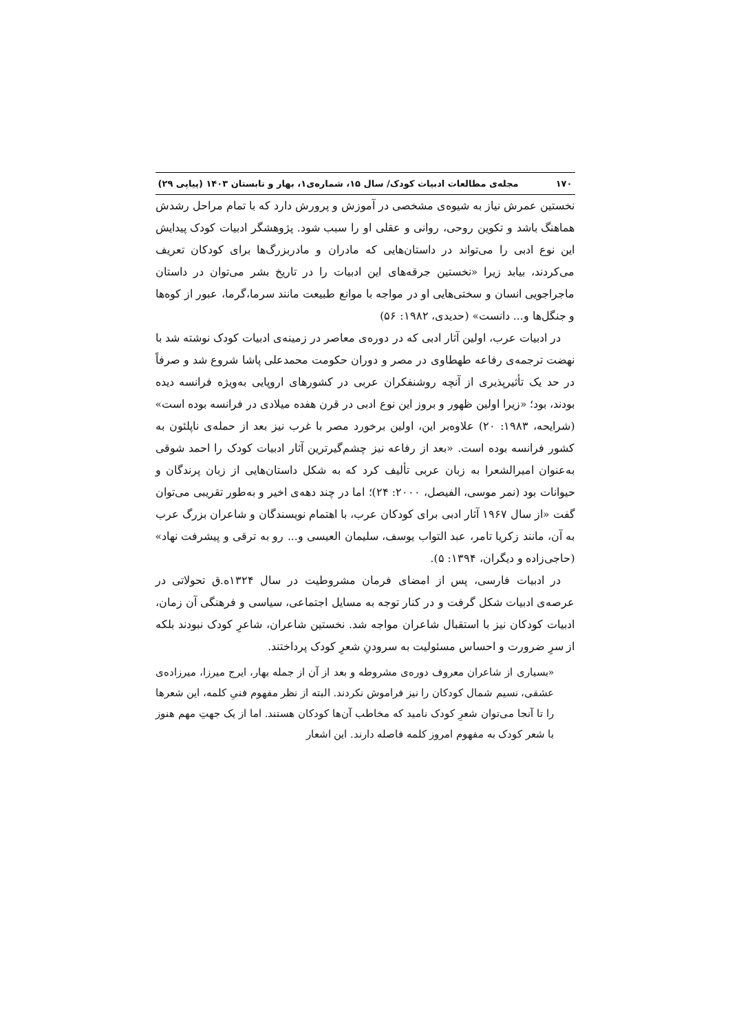۱۷۰ مجله‌ی مطالعات ادبیات کودک/ سال ۱۵، شماره‌ی۱، بهار و تابستان ۱۴۰۳ (پیاپی ۲۹)
نخستین عمرش نیاز به شیوه‌ی مشخصی در آموزش و پرورش دارد که با تمام مراحل رشدش هماهنگ باشد و تکوین روحی، روانی و عقلی او را سبب شود. پژوهشگر ادبیات کودک پیدایش این نوع ادبی را می‌تواند در داستان‌هایی که مادران و مادربزرگ‌ها برای کودکان تعریف می‌کردند، بیابد زیرا «نخستین جرقه‌های این ادبیات را در تاریخ بشر می‌توان در داستان ماجراجویی انسان و سختی‌هایی او در مواجه با موانع طبیعت مانند سرما،گرما، عبور از کوه‌ها و جنگل‌ها و... دانست» (حدیدی، ۱۹۸۲: ۵۶)
در ادبیات عرب، اولین آثار ادبی که در دوره‌ی معاصر در زمینه‌ی ادبیات کودک نوشته شد با نهضت ترجمه‌ی رفاعه طهطاوی در مصر و دوران حکومت محمدعلی پاشا شروع شد و صرفاً در حد یک تأثیرپذیری از آنچه روشنفکران عربی در کشورهای اروپایی به‌ویژه فرانسه دیده بودند، بود؛ «زیرا اولین ظهور و بروز این نوع ادبی در قرن هفده میلادی در فرانسه بوده است» (شرایحه، ۱۹۸۳: ۲۰) علاوه‌بر این، اولین برخورد مصر با غرب نیز بعد از حمله‌ی ناپلئون به کشور فرانسه بوده است. «بعد از رفاعه نیز چشم‌گیرترین آثار ادبیات کودک را احمد شوقی به‌عنوان امیرالشعرا به زبان عربی تألیف کرد که به شکل داستان‌هایی از زبان پرندگان و حیوانات بود (نمر موسی، الفیصل، ۲۰۰۰: ۲۴)؛ اما در چند دهه‌ی اخیر و به‌طور تقریبی می‌توان گفت «از سال ۱۹۶۷ آثار ادبی برای کودکان عرب، با اهتمام نویسندگان و شاعران بزرگ عرب به آن، مانند زکریا تامر، عبد التواب یوسف، سلیمان العیسی و... رو به ترقی و پیشرفت نهاد» (حاجی‌زاده و دیگران، ۱۳۹۴: ۵).
در ادبیات فارسی، پس از امضای فرمان مشروطیت در سال ۱۳۲۴ه.ق تحولاتی در عرصه‌ی ادبیات شکل گرفت و در کنار توجه به مسایل اجتماعی، سیاسی و فرهنگی آن زمان، ادبیات کودکان نیز با استقبال شاعران مواجه شد. نخستین شاعران، شاعرِ کودک نبودند بلکه از سرِ ضرورت و احساس مسئولیت به سرودنِ شعرِ کودک پرداختند.
«بسیاری از شاعران معروف دوره‌ی مشروطه و بعد از آن از جمله بهار، ایرج میرزا، میرزاده‌ی عشقی، نسیم شمال کودکان را نیز فراموش نکردند. البته از نظر مفهوم فنیِ کلمه، این شعرها را تا آنجا می‌توان شعرِ کودک نامید که مخاطب آن‌ها کودکان هستند. اما از یک جهتِ مهم هنوز با شعر کودک به مفهوم امروز کلمه فاصله دارند. این اشعار